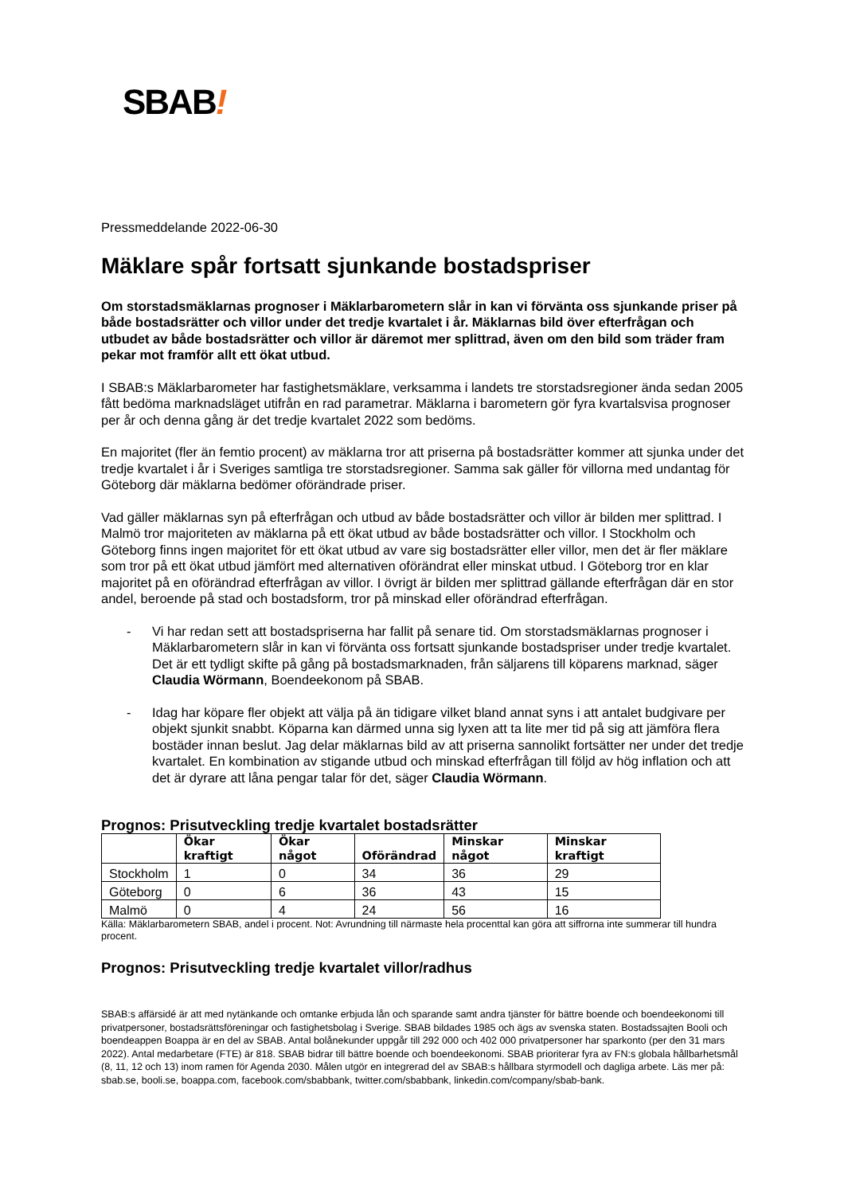SBAB!
Pressmeddelande 2022-06-30
Mäklare spår fortsatt sjunkande bostadspriser
Om storstadsmäklarnas prognoser i Mäklarbarometern slår in kan vi förvänta oss sjunkande priser på både bostadsrätter och villor under det tredje kvartalet i år. Mäklarnas bild över efterfrågan och utbudet av både bostadsrätter och villor är däremot mer splittrad, även om den bild som träder fram pekar mot framför allt ett ökat utbud.
I SBAB:s Mäklarbarometer har fastighetsmäklare, verksamma i landets tre storstadsregioner ända sedan 2005 fått bedöma marknadsläget utifrån en rad parametrar. Mäklarna i barometern gör fyra kvartalsvisa prognoser per år och denna gång är det tredje kvartalet 2022 som bedöms.
En majoritet (fler än femtio procent) av mäklarna tror att priserna på bostadsrätter kommer att sjunka under det tredje kvartalet i år i Sveriges samtliga tre storstadsregioner. Samma sak gäller för villorna med undantag för Göteborg där mäklarna bedömer oförändrade priser.
Vad gäller mäklarnas syn på efterfrågan och utbud av både bostadsrätter och villor är bilden mer splittrad. I Malmö tror majoriteten av mäklarna på ett ökat utbud av både bostadsrätter och villor. I Stockholm och Göteborg finns ingen majoritet för ett ökat utbud av vare sig bostadsrätter eller villor, men det är fler mäklare som tror på ett ökat utbud jämfört med alternativen oförändrat eller minskat utbud. I Göteborg tror en klar majoritet på en oförändrad efterfrågan av villor. I övrigt är bilden mer splittrad gällande efterfrågan där en stor andel, beroende på stad och bostadsform, tror på minskad eller oförändrad efterfrågan.
- Vi har redan sett att bostadspriserna har fallit på senare tid. Om storstadsmäklarnas prognoser i Mäklarbarometern slår in kan vi förvänta oss fortsatt sjunkande bostadspriser under tredje kvartalet. Det är ett tydligt skifte på gång på bostadsmarknaden, från säljarens till köparens marknad, säger Claudia Wörmann, Boendeekonom på SBAB.
- Idag har köpare fler objekt att välja på än tidigare vilket bland annat syns i att antalet budgivare per objekt sjunkit snabbt. Köparna kan därmed unna sig lyxen att ta lite mer tid på sig att jämföra flera bostäder innan beslut. Jag delar mäklarnas bild av att priserna sannolikt fortsätter ner under det tredje kvartalet. En kombination av stigande utbud och minskad efterfrågan till följd av hög inflation och att det är dyrare att låna pengar talar för det, säger Claudia Wörmann.
Prognos: Prisutveckling tredje kvartalet bostadsrätter
| | Ökar kraftigt | Ökar något | Oförändrad | Minskar något | Minskar kraftigt |
| --- | --- | --- | --- | --- | --- |
| Stockholm | 1 | 0 | 34 | 36 | 29 |
| Göteborg | 0 | 6 | 36 | 43 | 15 |
| Malmö | 0 | 4 | 24 | 56 | 16 |
Källa: Mäklarbarometern SBAB, andel i procent. Not: Avrundning till närmaste hela procenttal kan göra att siffrorna inte summerar till hundra procent.
Prognos: Prisutveckling tredje kvartalet villor/radhus
SBAB:s affärsidé är att med nytänkande och omtanke erbjuda lån och sparande samt andra tjänster för bättre boende och boendeekonomi till privatpersoner, bostadsrättsföreningar och fastighetsbolag i Sverige. SBAB bildades 1985 och ägs av svenska staten. Bostadssajten Booli och boendeappen Boappa är en del av SBAB. Antal bolånekunder uppgår till 292 000 och 402 000 privatpersoner har sparkonto (per den 31 mars 2022). Antal medarbetare (FTE) är 818. SBAB bidrar till bättre boende och boendeekonomi. SBAB prioriterar fyra av FN:s globala hållbarhetsmål (8, 11, 12 och 13) inom ramen för Agenda 2030. Målen utgör en integrerad del av SBAB:s hållbara styrmodell och dagliga arbete. Läs mer på: sbab.se, booli.se, boappa.com, facebook.com/sbabbank, twitter.com/sbabbank, linkedin.com/company/sbab-bank.